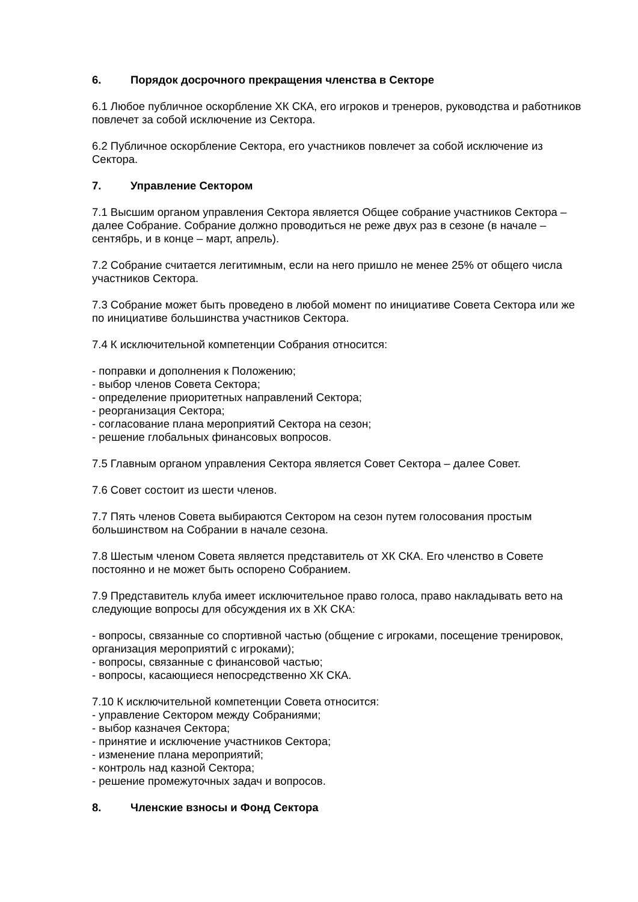6. Порядок досрочного прекращения членства в Секторе
6.1 Любое публичное оскорбление ХК СКА, его игроков и тренеров, руководства и работников повлечет за собой исключение из Сектора.
6.2 Публичное оскорбление Сектора, его участников повлечет за собой исключение из Сектора.
7. Управление Сектором
7.1 Высшим органом управления Сектора является Общее собрание участников Сектора – далее Собрание. Собрание должно проводиться не реже двух раз в сезоне (в начале – сентябрь, и в конце – март, апрель).
7.2 Собрание считается легитимным, если на него пришло не менее 25% от общего числа участников Сектора.
7.3 Собрание может быть проведено в любой момент по инициативе Совета Сектора или же по инициативе большинства участников Сектора.
7.4 К исключительной компетенции Собрания относится:
- поправки и дополнения к Положению;
- выбор членов Совета Сектора;
- определение приоритетных направлений Сектора;
- реорганизация Сектора;
- согласование плана мероприятий Сектора на сезон;
- решение глобальных финансовых вопросов.
7.5 Главным органом управления Сектора является Совет Сектора – далее Совет.
7.6 Совет состоит из шести членов.
7.7 Пять членов Совета выбираются Сектором на сезон путем голосования простым большинством на Собрании в начале сезона.
7.8 Шестым членом Совета является представитель от ХК СКА. Его членство в Совете постоянно и не может быть оспорено Собранием.
7.9 Представитель клуба имеет исключительное право голоса, право накладывать вето на следующие вопросы для обсуждения их в ХК СКА:
- вопросы, связанные со спортивной частью (общение с игроками, посещение тренировок, организация мероприятий с игроками);
- вопросы, связанные с финансовой частью;
- вопросы, касающиеся непосредственно ХК СКА.
7.10 К исключительной компетенции Совета относится:
- управление Сектором между Собраниями;
- выбор казначея Сектора;
- принятие и исключение участников Сектора;
- изменение плана мероприятий;
- контроль над казной Сектора;
- решение промежуточных задач и вопросов.
8. Членские взносы и Фонд Сектора